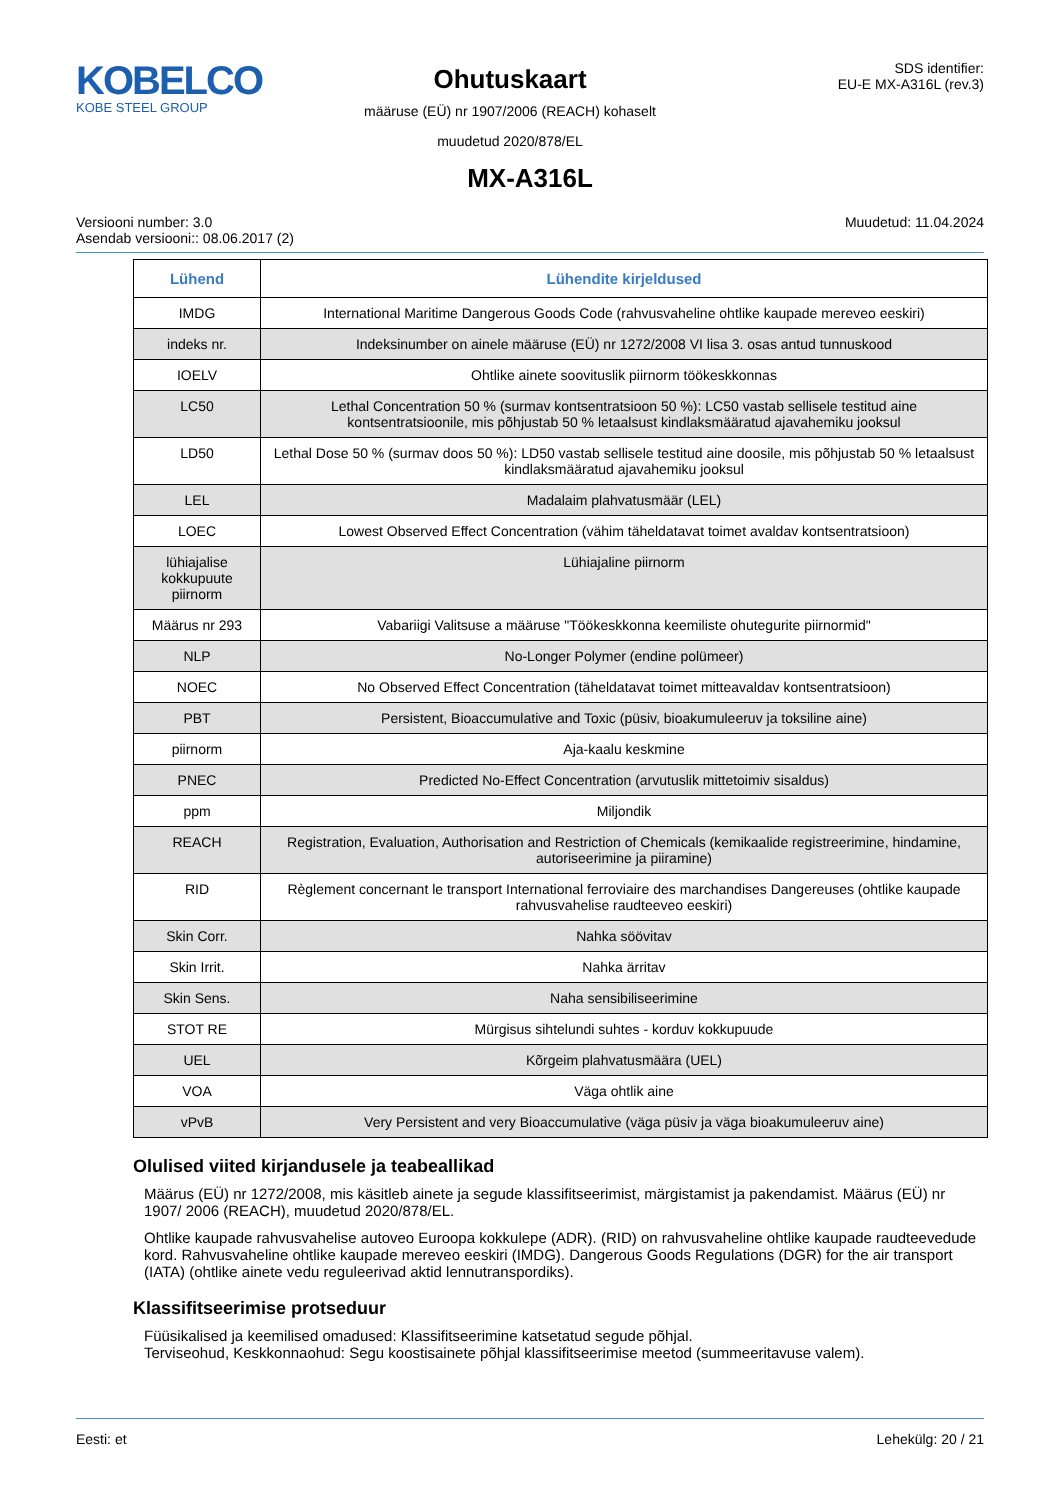KOBELCO
KOBE STEEL GROUP
Ohutuskaart
määruse (EÜ) nr 1907/2006 (REACH) kohaselt
muudetud 2020/878/EL
SDS identifier:
EU-E MX-A316L (rev.3)
MX-A316L
Versiooni number: 3.0
Asendab versiooni:: 08.06.2017 (2)
Muudetud: 11.04.2024
| Lühend | Lühendite kirjeldused |
| --- | --- |
| IMDG | International Maritime Dangerous Goods Code (rahvusvaheline ohtlike kaupade mereveo eeskiri) |
| indeks nr. | Indeksinumber on ainele määruse (EÜ) nr 1272/2008 VI lisa 3. osas antud tunnuskood |
| IOELV | Ohtlike ainete soovituslik piirnorm töökeskkonnas |
| LC50 | Lethal Concentration 50 % (surmav kontsentratsioon 50 %): LC50 vastab sellisele testitud aine kontsentratsioonile, mis põhjustab 50 % letaalsust kindlaksmääratud ajavahemiku jooksul |
| LD50 | Lethal Dose 50 % (surmav doos 50 %): LD50 vastab sellisele testitud aine doosile, mis põhjustab 50 % letaalsust kindlaksmääratud ajavahemiku jooksul |
| LEL | Madalaim plahvatusmäär (LEL) |
| LOEC | Lowest Observed Effect Concentration (vähim täheldatavat toimet avaldav kontsentratsioon) |
| lühiajalise kokkupuute piirnorm | Lühiajaline piirnorm |
| Määrus nr 293 | Vabariigi Valitsuse a määruse "Töökeskkonna keemiliste ohutegurite piirnormid" |
| NLP | No-Longer Polymer (endine polümeer) |
| NOEC | No Observed Effect Concentration (täheldatavat toimet mitteavaldav kontsentratsioon) |
| PBT | Persistent, Bioaccumulative and Toxic (püsiv, bioakumuleeruv ja toksiline aine) |
| piirnorm | Aja-kaalu keskmine |
| PNEC | Predicted No-Effect Concentration (arvutuslik mittetoimiv sisaldus) |
| ppm | Miljondik |
| REACH | Registration, Evaluation, Authorisation and Restriction of Chemicals (kemikaalide registreerimine, hindamine, autoriseerimine ja piiramine) |
| RID | Règlement concernant le transport International ferroviaire des marchandises Dangereuses (ohtlike kaupade rahvusvahelise raudteeveo eeskiri) |
| Skin Corr. | Nahka söövitav |
| Skin Irrit. | Nahka ärritav |
| Skin Sens. | Naha sensibiliseerimine |
| STOT RE | Mürgisus sihtelundi suhtes - korduv kokkupuude |
| UEL | Kõrgeim plahvatusmäära (UEL) |
| VOA | Väga ohtlik aine |
| vPvB | Very Persistent and very Bioaccumulative (väga püsiv ja väga bioakumuleeruv aine) |
Olulised viited kirjandusele ja teabeallikad
Määrus (EÜ) nr 1272/2008, mis käsitleb ainete ja segude klassifitseerimist, märgistamist ja pakendamist. Määrus (EÜ) nr 1907/ 2006 (REACH), muudetud 2020/878/EL.
Ohtlike kaupade rahvusvahelise autoveo Euroopa kokkulepe (ADR). (RID) on rahvusvaheline ohtlike kaupade raudteevedude kord. Rahvusvaheline ohtlike kaupade mereveo eeskiri (IMDG). Dangerous Goods Regulations (DGR) for the air transport (IATA) (ohtlike ainete vedu reguleerivad aktid lennutranspordiks).
Klassifitseerimise protseduur
Füüsikalised ja keemilised omadused: Klassifitseerimine katsetatud segude põhjal.
Terviseohud, Keskkonnaohud: Segu koostisainete põhjal klassifitseerimise meetod (summeeritavuse valem).
Eesti: et Lehekülg: 20 / 21